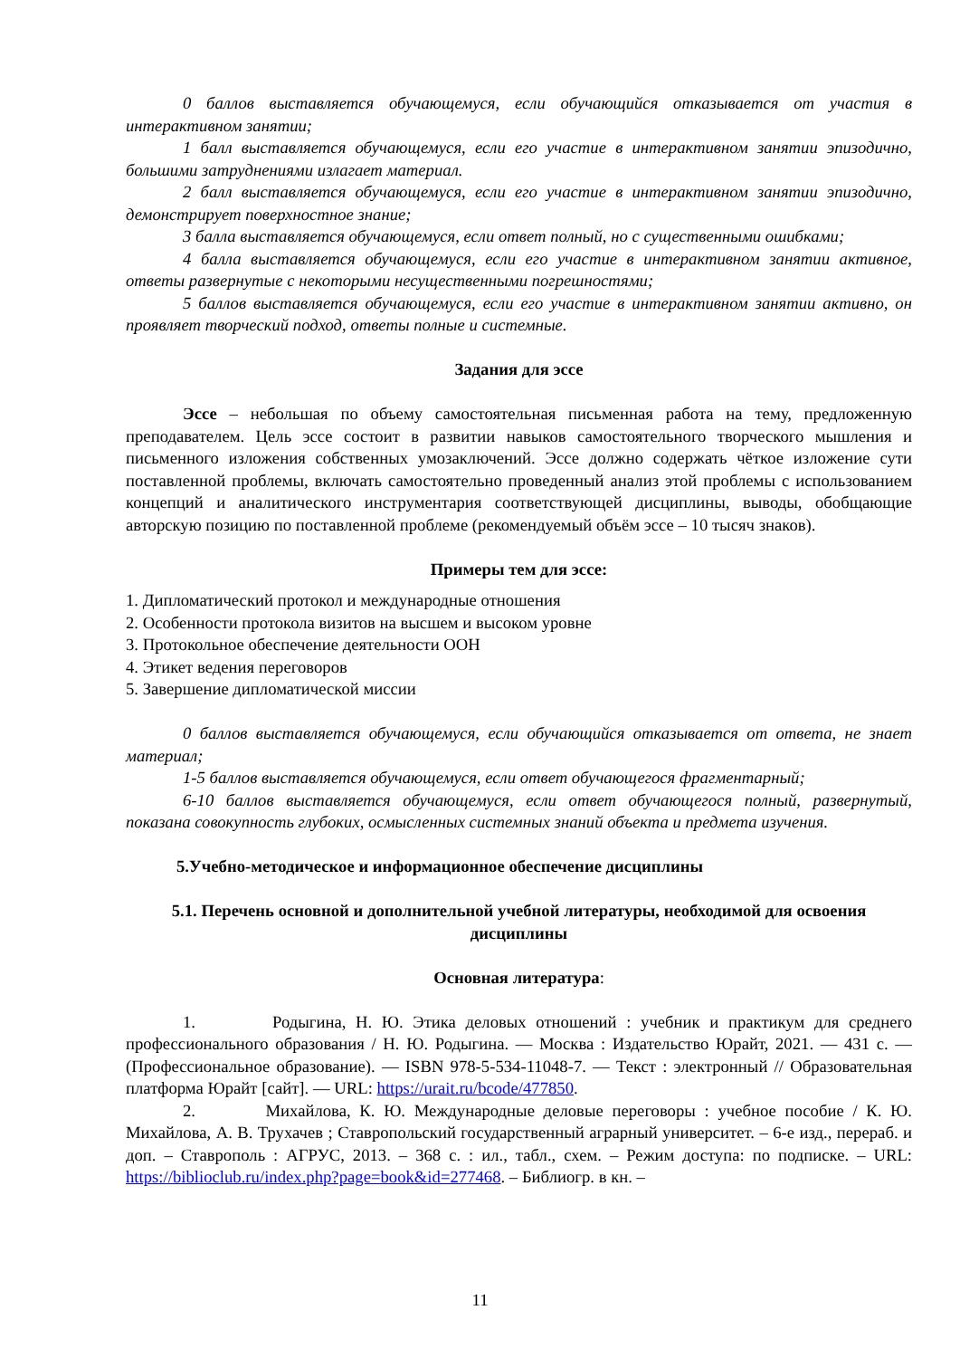0 баллов выставляется обучающемуся, если обучающийся отказывается от участия в интерактивном занятии;
1 балл выставляется обучающемуся, если его участие в интерактивном занятии эпизодично, большими затруднениями излагает материал.
2 балл выставляется обучающемуся, если его участие в интерактивном занятии эпизодично, демонстрирует поверхностное знание;
3 балла выставляется обучающемуся, если ответ полный, но с существенными ошибками;
4 балла выставляется обучающемуся, если его участие в интерактивном занятии активное, ответы развернутые с некоторыми несущественными погрешностями;
5 баллов выставляется обучающемуся, если его участие в интерактивном занятии активно, он проявляет творческий подход, ответы полные и системные.
Задания для эссе
Эссе – небольшая по объему самостоятельная письменная работа на тему, предложенную преподавателем. Цель эссе состоит в развитии навыков самостоятельного творческого мышления и письменного изложения собственных умозаключений. Эссе должно содержать чёткое изложение сути поставленной проблемы, включать самостоятельно проведенный анализ этой проблемы с использованием концепций и аналитического инструментария соответствующей дисциплины, выводы, обобщающие авторскую позицию по поставленной проблеме (рекомендуемый объём эссе – 10 тысяч знаков).
Примеры тем для эссе:
1. Дипломатический протокол и международные отношения
2. Особенности протокола визитов на высшем и высоком уровне
3. Протокольное обеспечение деятельности ООН
4. Этикет ведения переговоров
5. Завершение дипломатической миссии
0 баллов выставляется обучающемуся, если обучающийся отказывается от ответа, не знает материал;
1-5 баллов выставляется обучающемуся, если ответ обучающегося фрагментарный;
6-10 баллов выставляется обучающемуся, если ответ обучающегося полный, развернутый, показана совокупность глубоких, осмысленных системных знаний объекта и предмета изучения.
5.Учебно-методическое и информационное обеспечение дисциплины
5.1. Перечень основной и дополнительной учебной литературы, необходимой для освоения дисциплины
Основная литература:
1. Родыгина, Н. Ю. Этика деловых отношений : учебник и практикум для среднего профессионального образования / Н. Ю. Родыгина. — Москва : Издательство Юрайт, 2021. — 431 с. — (Профессиональное образование). — ISBN 978-5-534-11048-7. — Текст : электронный // Образовательная платформа Юрайт [сайт]. — URL: https://urait.ru/bcode/477850.
2. Михайлова, К. Ю. Международные деловые переговоры : учебное пособие / К. Ю. Михайлова, А. В. Трухачев ; Ставропольский государственный аграрный университет. – 6-е изд., перераб. и доп. – Ставрополь : АГРУС, 2013. – 368 с. : ил., табл., схем. – Режим доступа: по подписке. – URL: https://biblioclub.ru/index.php?page=book&id=277468. – Библиогр. в кн. –
11